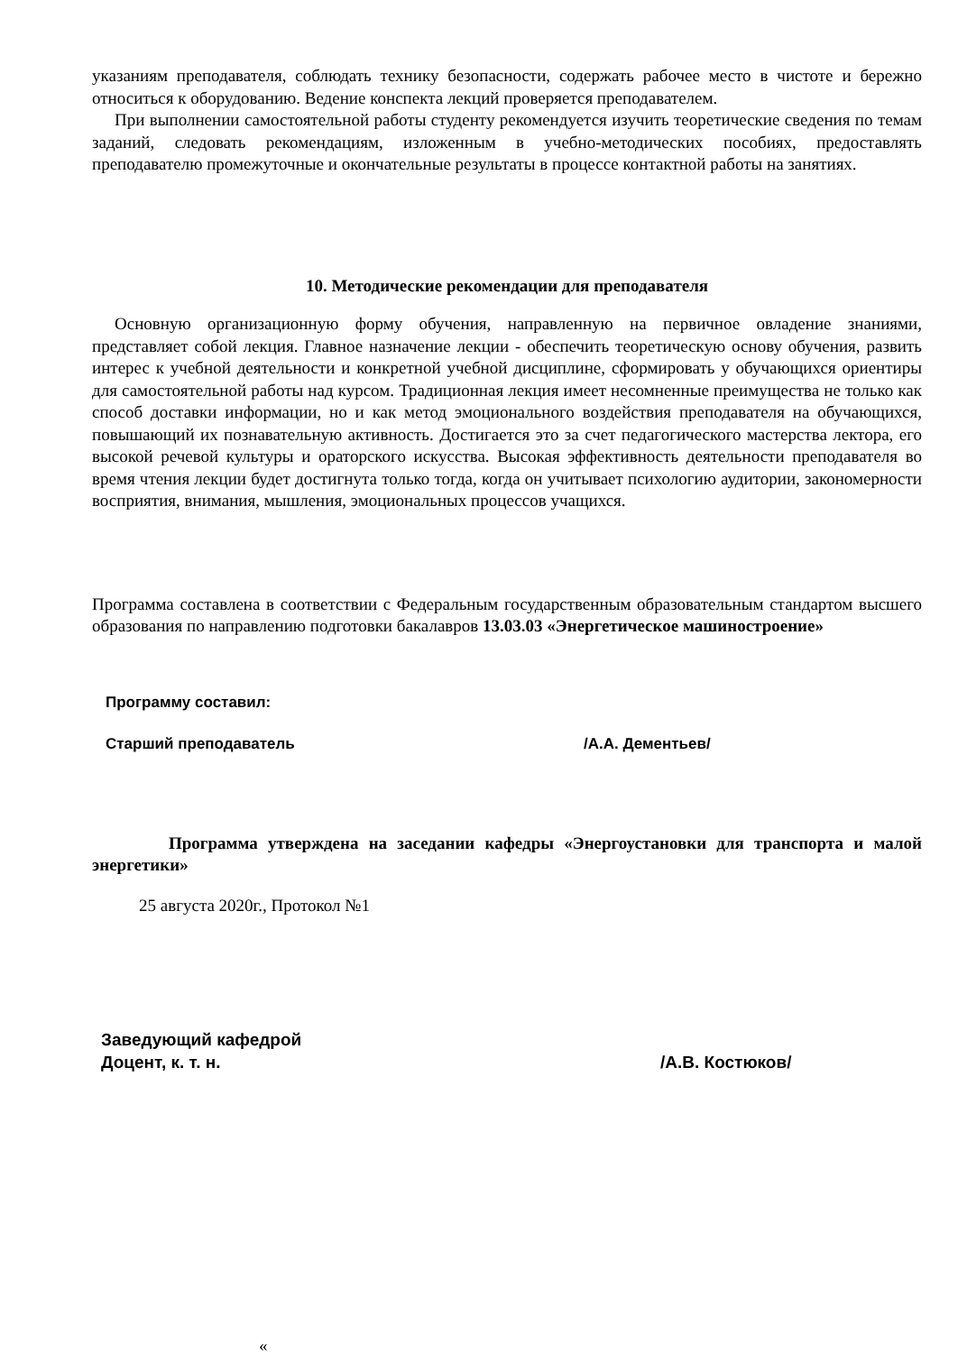указаниям преподавателя, соблюдать технику безопасности, содержать рабочее место в чистоте и бережно относиться к оборудованию. Ведение конспекта лекций проверяется преподавателем.
При выполнении самостоятельной работы студенту рекомендуется изучить теоретические сведения по темам заданий, следовать рекомендациям, изложенным в учебно-методических пособиях, предоставлять преподавателю промежуточные и окончательные результаты в процессе контактной работы на занятиях.
10. Методические рекомендации для преподавателя
Основную организационную форму обучения, направленную на первичное овладение знаниями, представляет собой лекция. Главное назначение лекции - обеспечить теоретическую основу обучения, развить интерес к учебной деятельности и конкретной учебной дисциплине, сформировать у обучающихся ориентиры для самостоятельной работы над курсом. Традиционная лекция имеет несомненные преимущества не только как способ доставки информации, но и как метод эмоционального воздействия преподавателя на обучающихся, повышающий их познавательную активность. Достигается это за счет педагогического мастерства лектора, его высокой речевой культуры и ораторского искусства. Высокая эффективность деятельности преподавателя во время чтения лекции будет достигнута только тогда, когда он учитывает психологию аудитории, закономерности восприятия, внимания, мышления, эмоциональных процессов учащихся.
Программа составлена в соответствии с Федеральным государственным образовательным стандартом высшего образования по направлению подготовки бакалавров 13.03.03 «Энергетическое машиностроение»
Программу составил:
Старший преподаватель /А.А. Дементьев/
Программа утверждена на заседании кафедры «Энергоустановки для транспорта и малой энергетики»
25 августа 2020г., Протокол №1
Заведующий кафедрой
Доцент, к. т. н. /А.В. Костюков/
«